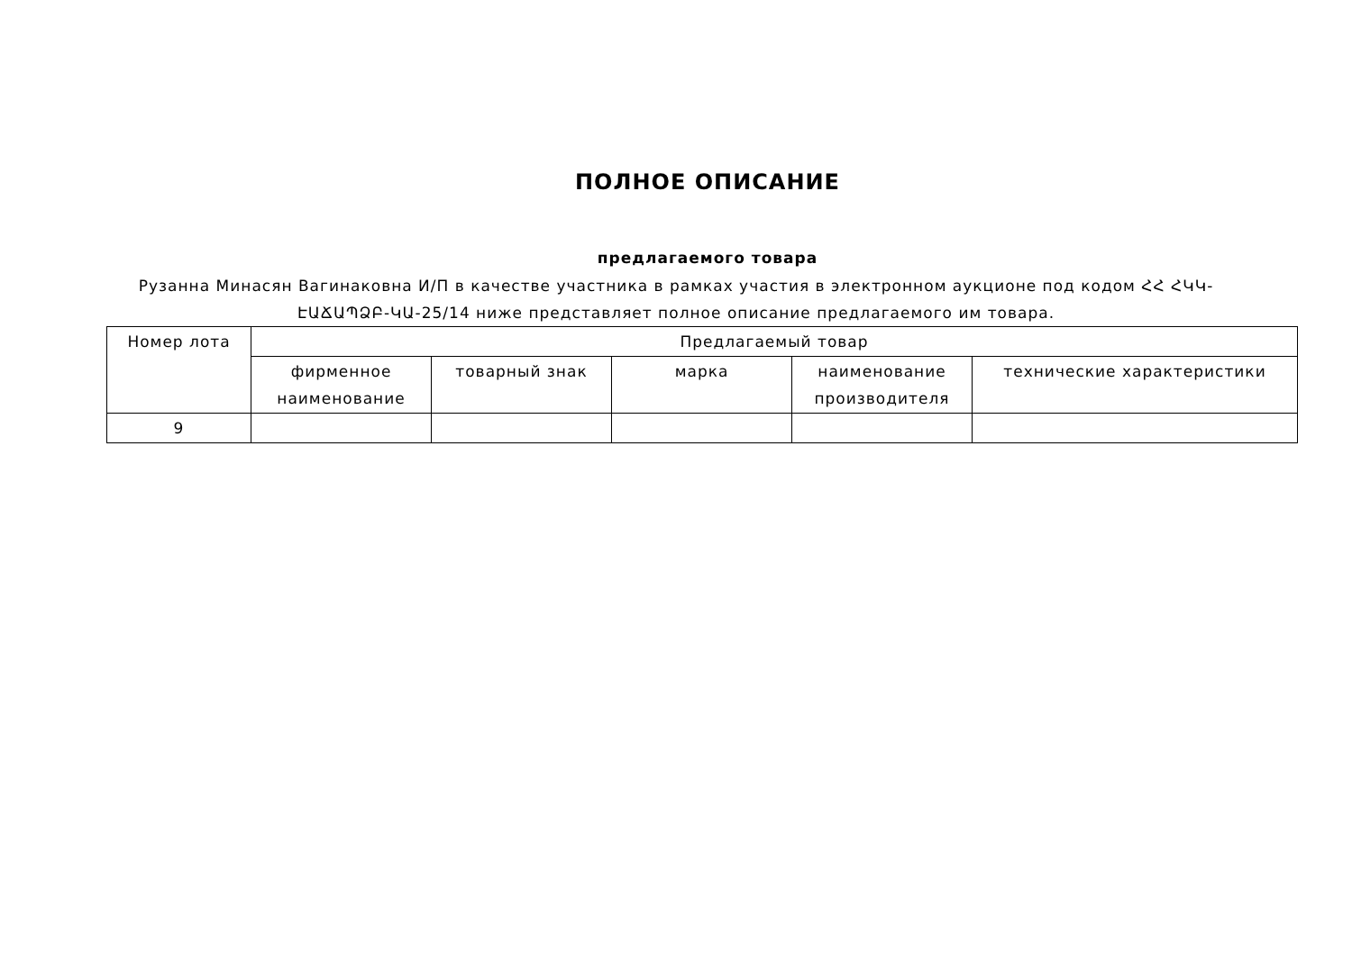ПОЛНОЕ ОПИСАНИЕ
предлагаемого товара
Рузанна Минасян Вагинаковна И/П в качестве участника в рамках участия в электронном аукционе под кодом ՀՀ ՀԿԿ-ԷԱՃԱՊՁԲ-ԿԱ-25/14 ниже представляет полное описание предлагаемого им товара.
| Номер лота | Предлагаемый товар | | | | |
| --- | --- | --- | --- | --- | --- |
| | фирменное наименование | товарный знак | марка | наименование производителя | технические характеристики |
| 9 | | | | | |